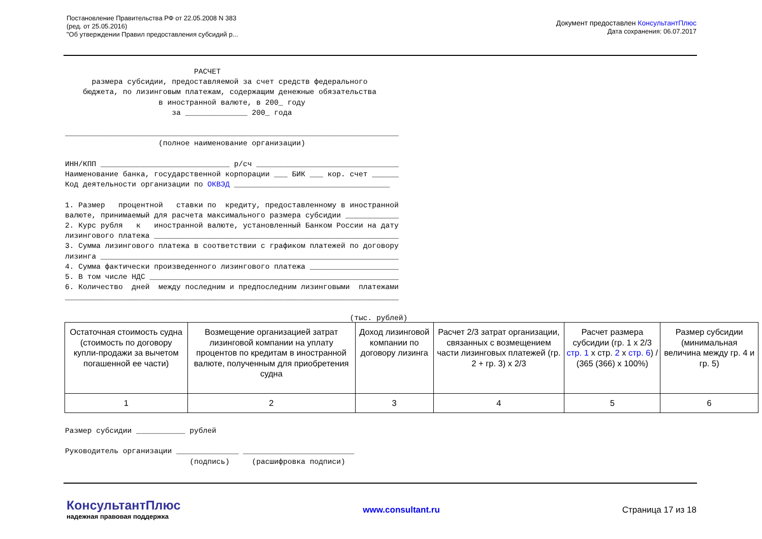Постановление Правительства РФ от 22.05.2008 N 383
(ред. от 25.05.2016)
"Об утверждении Правил предоставления субсидий р...
Документ предоставлен КонсультантПлюс
Дата сохранения: 06.07.2017
                             РАСЧЕТ
      размера субсидии, предоставляемой за счет средств федерального
    бюджета, по лизинговым платежам, содержащим денежные обязательства
                     в иностранной валюте, в 200_ году
                        за ______________ 200_ года

___________________________________________________________________________
                     (полное наименование организации)

ИНН/КПП _____________________________ р/сч ________________________________
Наименование банка, государственной корпорации ___ БИК ___ кор. счет ______
Код деятельности организации по ОКВЭД ___________________________________

1. Размер   процентной   ставки по  кредиту, предоставленному в иностранной
валюте, принимаемый для расчета максимального размера субсидии ____________
2. Курс рубля   к   иностранной валюте, установленный Банком России на дату
лизингового платежа _______________________________________________________
3. Сумма лизингового платежа в соответствии с графиком платежей по договору
лизинга ___________________________________________________________________
4. Сумма фактически произведенного лизингового платежа ____________________
5. В том числе НДС ________________________________________________________
6. Количество  дней  между последним и предпоследним лизинговыми  платежами
___________________________________________________________________________

                                                                (тыс. рублей)
| Остаточная стоимость судна (стоимость по договору купли-продажи за вычетом погашенной ее части) | Возмещение организацией затрат лизинговой компании на уплату процентов по кредитам в иностранной валюте, полученным для приобретения судна | Доход лизинговой компании по договору лизинга | Расчет 2/3 затрат организации, связанных с возмещением части лизинговых платежей (гр. 2 + гр. 3) x 2/3 | Расчет размера субсидии (гр. 1 x 2/3 стр. 1 x стр. 2 x стр. 6 ) / (365 (366) x 100%) | Размер субсидии (минимальная величина между гр. 4 и гр. 5) |
| --- | --- | --- | --- | --- | --- |
| 1 | 2 | 3 | 4 | 5 | 6 |
Размер субсидии ___________ рублей

Руководитель организации ______________ _________________________
                            (подпись)     (расшифровка подписи)
КонсультантПлюс
надежная правовая поддержка
www.consultant.ru Страница 17 из 18